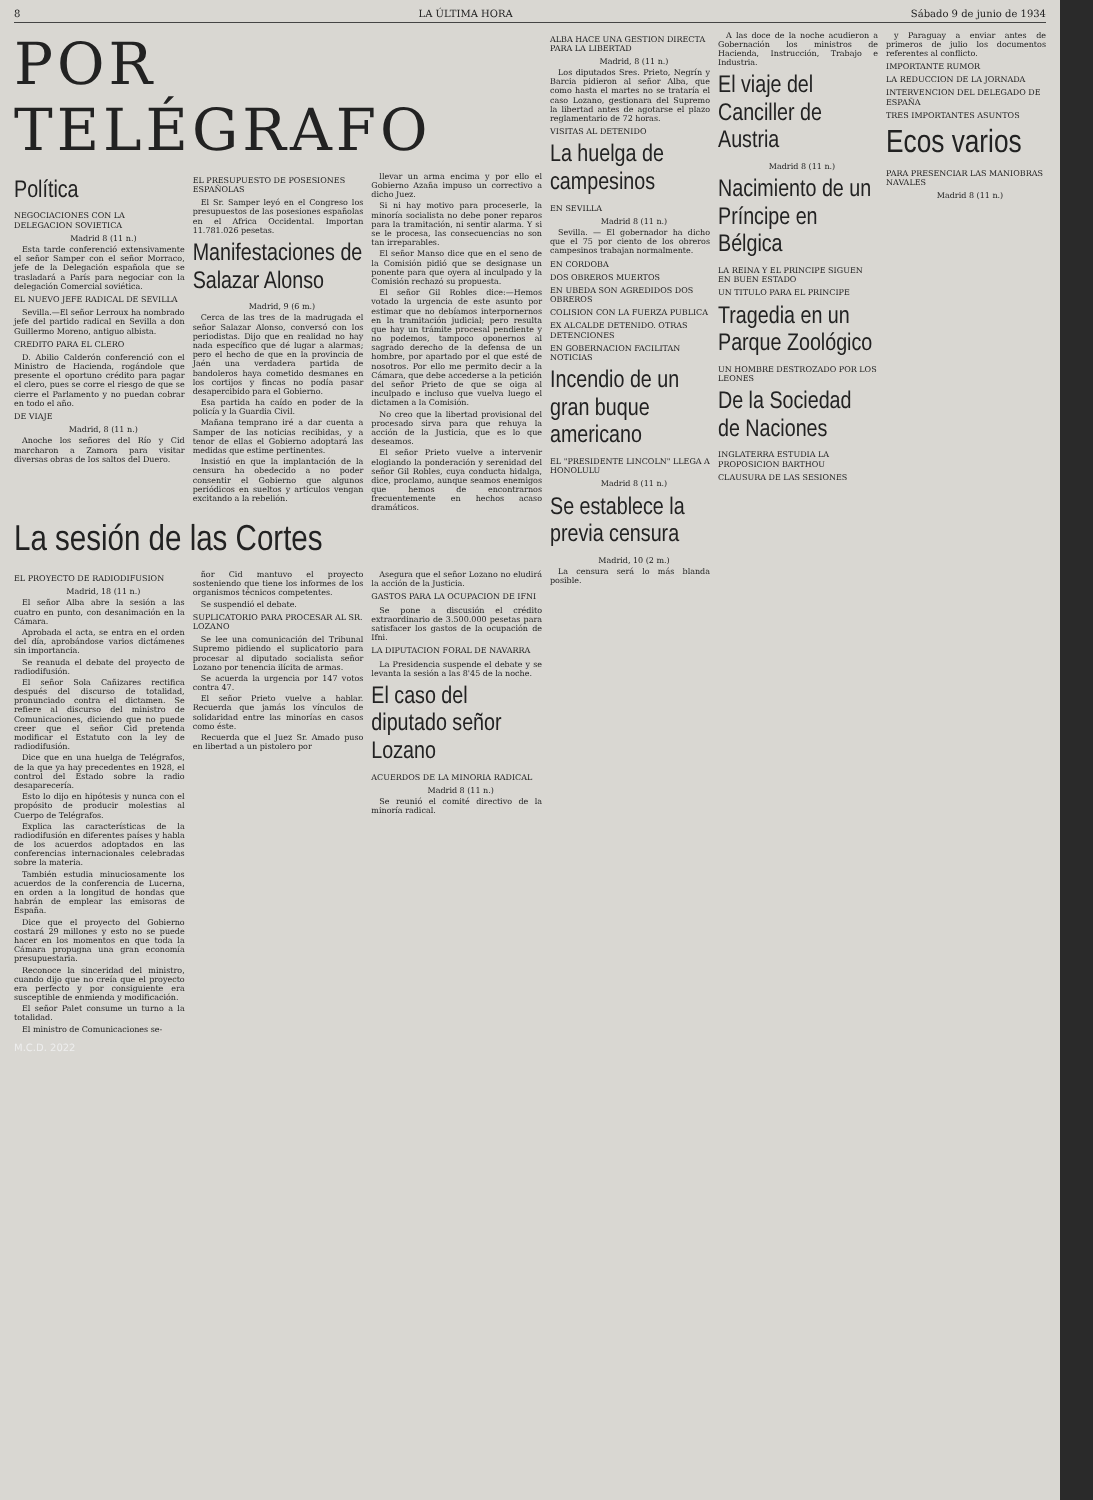8 LA ÚLTIMA HORA Sábado 9 de junio de 1934
POR TELÉGRAFO
Política
NEGOCIACIONES CON LA DELEGACION SOVIETICA
Madrid 8 (11 n.)
Esta tarde conferenció extensivamente el señor Samper con el señor Morraco, jefe de la Delegación española que se trasladará a París para negociar con la delegación Comercial soviética.
EL NUEVO JEFE RADICAL DE SEVILLA
Sevilla.—El señor Lerroux ha nombrado jefe del partido radical en Sevilla a don Guillermo Moreno, antiguo albista.
CREDITO PARA EL CLERO
D. Abilio Calderón conferenció con el Ministro de Hacienda, rogándole que presente el oportuno crédito para pagar el clero, pues se corre el riesgo de que se cierre el Parlamento y no puedan cobrar en todo el año.
DE VIAJE
Madrid, 8 (11 n.)
Anoche los señores del Río y Cid marcharon a Zamora para visitar diversas obras de los saltos del Duero.
EL PRESUPUESTO DE POSESIONES ESPAÑOLAS
El Sr. Samper leyó en el Congreso los presupuestos de las posesiones españolas en el Africa Occidental. Importan 11.781.026 pesetas.
Manifestaciones de Salazar Alonso
Madrid, 9 (6 m.)
Cerca de las tres de la madrugada el señor Salazar Alonso, conversó con los periodistas. Dijo que en realidad no hay nada específico que dé lugar a alarmas; pero el hecho de que en la provincia de Jaén una verdadera partida de bandoleros haya cometido desmanes en los cortijos y fincas no podía pasar desapercibido para el Gobierno.
Esa partida ha caído en poder de la policía y la Guardia Civil.
Mañana temprano iré a dar cuenta a Samper de las noticias recibidas, y a tenor de ellas el Gobierno adoptará las medidas que estime pertinentes.
Insistió en que la implantación de la censura ha obedecido a no poder consentir el Gobierno que algunos periódicos en sueltos y artículos vengan excitando a la rebelión.
llevar un arma encima y por ello el Gobierno Azaña impuso un correctivo a dicho Juez.
Si ni hay motivo para proceserle, la minoría socialista no debe poner reparos para la tramitación, ni sentir alarma. Y si se le procesa, las consecuencias no son tan irreparables.
El señor Manso dice que en el seno de la Comisión pidió que se designase un ponente para que oyera al inculpado y la Comisión rechazó su propuesta.
El señor Gil Robles dice:—Hemos votado la urgencia de este asunto por estimar que no debíamos interpornernos en la tramitación judicial; pero resulta que hay un trámite procesal pendiente y no podemos, tampoco oponernos al sagrado derecho de la defensa de un hombre, por apartado por el que esté de nosotros. Por ello me permito decir a la Cámara, que debe accederse a la petición del señor Prieto de que se oiga al inculpado e incluso que vuelva luego el dictamen a la Comisión.
No creo que la libertad provisional del procesado sirva para que rehuya la acción de la Justicia, que es lo que deseamos.
El señor Prieto vuelve a intervenir elogiando la ponderación y serenidad del señor Gil Robles, cuya conducta hidalga, dice, proclamo, aunque seamos enemigos que hemos de encontrarnos frecuentemente en hechos acaso dramáticos.
La sesión de las Cortes
EL PROYECTO DE RADIODIFUSION
Madrid, 18 (11 n.)
El señor Alba abre la sesión a las cuatro en punto, con desanimación en la Cámara.
Aprobada el acta, se entra en el orden del día, aprobándose varios dictámenes sin importancia.
Se reanuda el debate del proyecto de radiodifusión.
El señor Sola Cañizares rectifica después del discurso de totalidad, pronunciado contra el dictamen. Se refiere al discurso del ministro de Comunicaciones, diciendo que no puede creer que el señor Cid pretenda modificar el Estatuto con la ley de radiodifusión.
Dice que en una huelga de Telégrafos, de la que ya hay precedentes en 1928, el control del Estado sobre la radio desaparecería.
Esto lo dijo en hipótesis y nunca con el propósito de producir molestias al Cuerpo de Telégrafos.
Explica las características de la radiodifusión en diferentes países y habla de los acuerdos adoptados en las conferencias internacionales celebradas sobre la materia.
También estudia minuciosamente los acuerdos de la conferencia de Lucerna, en orden a la longitud de hondas que habrán de emplear las emisoras de España.
Dice que el proyecto del Gobierno costará 29 millones y esto no se puede hacer en los momentos en que toda la Cámara propugna una gran economía presupuestaria.
Reconoce la sinceridad del ministro, cuando dijo que no creía que el proyecto era perfecto y por consiguiente era susceptible de enmienda y modificación.
El señor Palet consume un turno a la totalidad.
El ministro de Comunicaciones se-
ñor Cid mantuvo el proyecto sosteniendo que tiene los informes de los organismos técnicos competentes.
Se suspendió el debate.
SUPLICATORIO PARA PROCESAR AL SR. LOZANO
Se lee una comunicación del Tribunal Supremo pidiendo el suplicatorio para procesar al diputado socialista señor Lozano por tenencia ilícita de armas.
Se acuerda la urgencia por 147 votos contra 47.
El señor Prieto vuelve a hablar. Recuerda que jamás los vínculos de solidaridad entre las minorías en casos como éste.
Recuerda que el Juez Sr. Amado puso en libertad a un pistolero por
Asegura que el señor Lozano no eludirá la acción de la Justicia.
GASTOS PARA LA OCUPACION DE IFNI
Se pone a discusión el crédito extraordinario de 3.500.000 pesetas para satisfacer los gastos de la ocupación de Ifni.
LA DIPUTACION FORAL DE NAVARRA
La Presidencia suspende el debate y se levanta la sesión a las 8'45 de la noche.
El caso del diputado señor Lozano
ACUERDOS DE LA MINORIA RADICAL
Madrid 8 (11 n.)
Se reunió el comité directivo de la minoría radical.
ALBA HACE UNA GESTION DIRECTA PARA LA LIBERTAD
Madrid, 8 (11 n.)
Los diputados Sres. Prieto, Negrín y Barcia pidieron al señor Alba, que como hasta el martes no se trataría el caso Lozano, gestionara del Supremo la libertad antes de agotarse el plazo reglamentario de 72 horas.
VISITAS AL DETENIDO
La huelga de campesinos
EN SEVILLA
Madrid 8 (11 n.)
Sevilla. — El gobernador ha dicho que el 75 por ciento de los obreros campesinos trabajan normalmente.
EN CORDOBA
DOS OBREROS MUERTOS
EN UBEDA SON AGREDIDOS DOS OBREROS
COLISION CON LA FUERZA PUBLICA
EX ALCALDE DETENIDO. OTRAS DETENCIONES
EN GOBERNACION FACILITAN NOTICIAS
Incendio de un gran buque americano
EL "PRESIDENTE LINCOLN" LLEGA A HONOLULU
Madrid 8 (11 n.)
Se establece la previa censura
Madrid, 10 (2 m.)
La censura será lo más blanda posible.
A las doce de la noche acudieron a Gobernación los ministros de Hacienda, Instrucción, Trabajo e Industria.
El viaje del Canciller de Austria
Madrid 8 (11 n.)
Nacimiento de un Príncipe en Bélgica
LA REINA Y EL PRINCIPE SIGUEN EN BUEN ESTADO
UN TITULO PARA EL PRINCIPE
Tragedia en un Parque Zoológico
UN HOMBRE DESTROZADO POR LOS LEONES
De la Sociedad de Naciones
INGLATERRA ESTUDIA LA PROPOSICION BARTHOU
CLAUSURA DE LAS SESIONES
y Paraguay a enviar antes de primeros de julio los documentos referentes al conflicto.
IMPORTANTE RUMOR
LA REDUCCION DE LA JORNADA
INTERVENCION DEL DELEGADO DE ESPAÑA
TRES IMPORTANTES ASUNTOS
Ecos varios
PARA PRESENCIAR LAS MANIOBRAS NAVALES
Madrid 8 (11 n.)
M.C.D. 2022